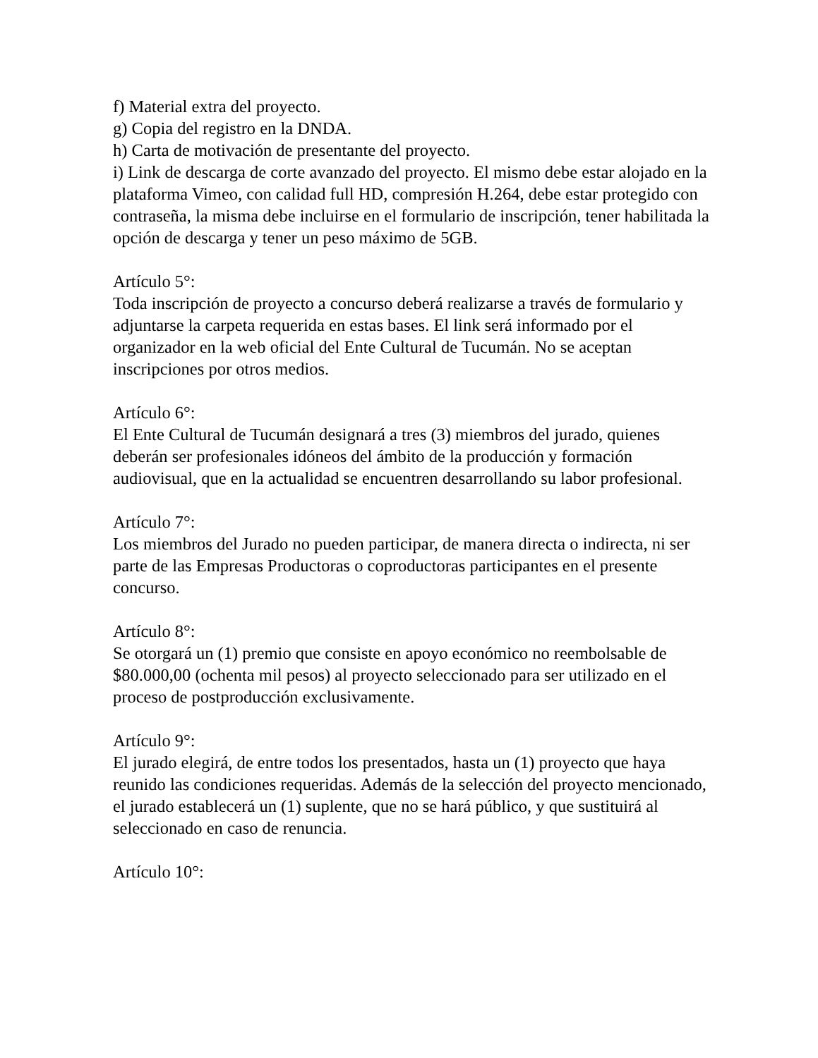f) Material extra del proyecto.
g) Copia del registro en la DNDA.
h) Carta de motivación de presentante del proyecto.
i) Link de descarga de corte avanzado del proyecto. El mismo debe estar alojado en la plataforma Vimeo, con calidad full HD, compresión H.264, debe estar protegido con contraseña, la misma debe incluirse en el formulario de inscripción, tener habilitada la opción de descarga y tener un peso máximo de 5GB.
Artículo 5°:
Toda inscripción de proyecto a concurso deberá realizarse a través de formulario y adjuntarse la carpeta requerida en estas bases. El link será informado por el organizador en la web oficial del Ente Cultural de Tucumán. No se aceptan inscripciones por otros medios.
Artículo 6°:
El Ente Cultural de Tucumán designará a tres (3) miembros del jurado, quienes deberán ser profesionales idóneos del ámbito de la producción y formación audiovisual, que en la actualidad se encuentren desarrollando su labor profesional.
Artículo 7°:
Los miembros del Jurado no pueden participar, de manera directa o indirecta, ni ser parte de las Empresas Productoras o coproductoras participantes en el presente concurso.
Artículo 8°:
Se otorgará un (1) premio que consiste en apoyo económico no reembolsable de $80.000,00 (ochenta mil pesos) al proyecto seleccionado para ser utilizado en el proceso de postproducción exclusivamente.
Artículo 9°:
El jurado elegirá, de entre todos los presentados, hasta un (1) proyecto que haya reunido las condiciones requeridas. Además de la selección del proyecto mencionado, el jurado establecerá un (1) suplente, que no se hará público, y que sustituirá al seleccionado en caso de renuncia.
Artículo 10°: